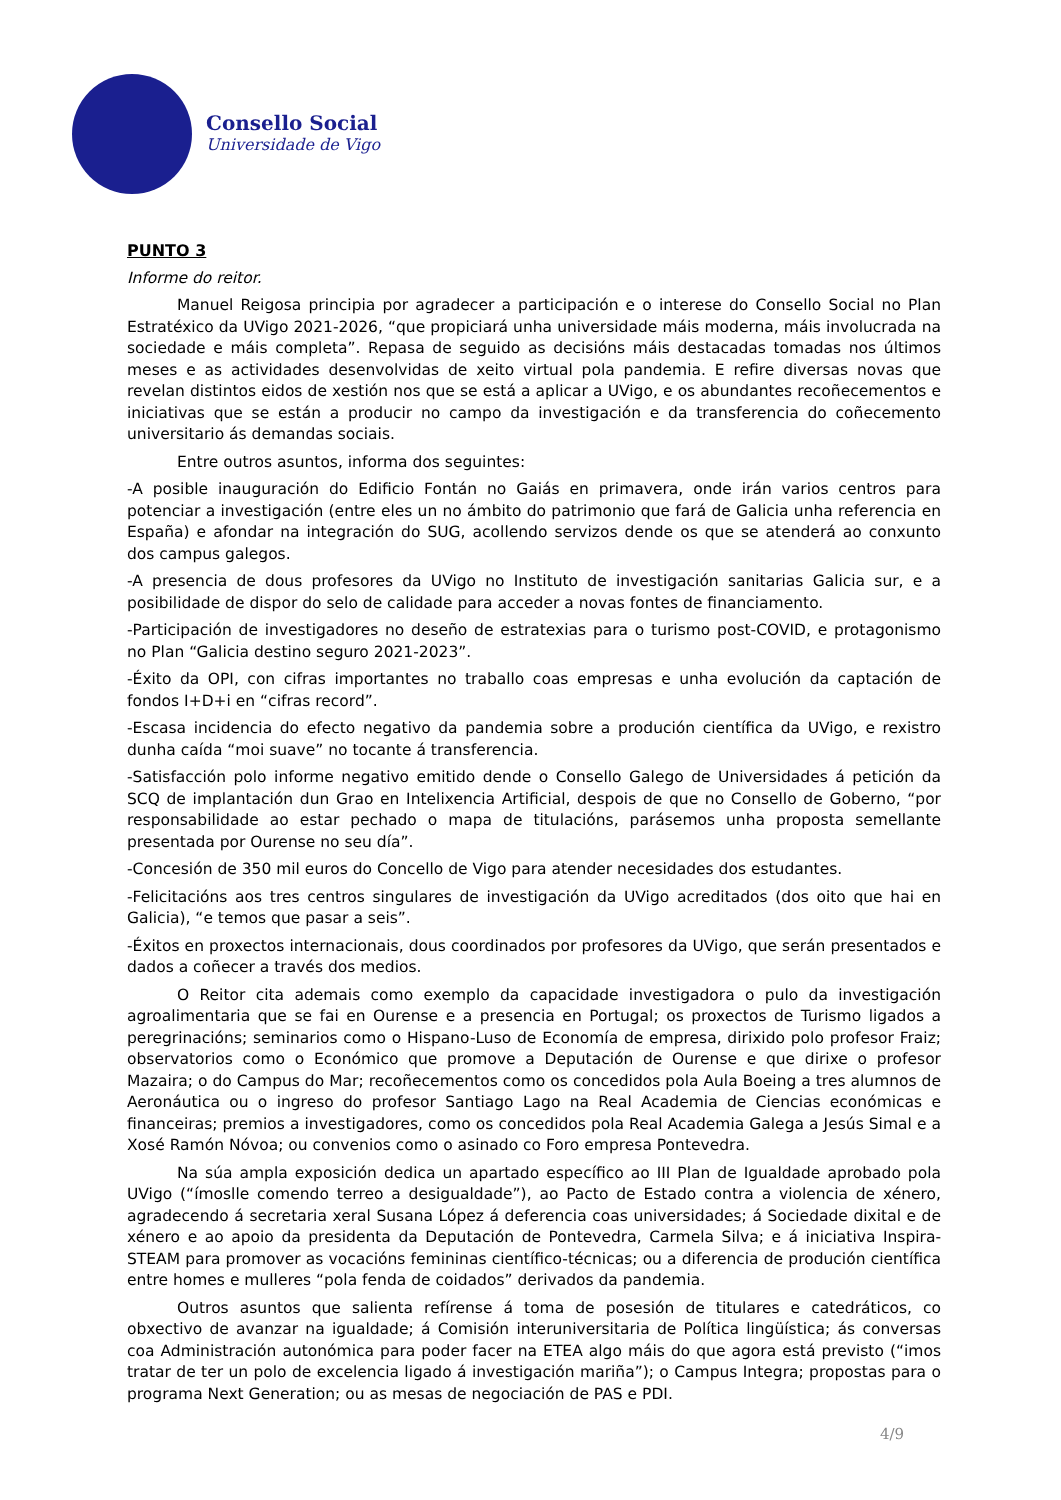Consello Social
Universidade de Vigo
PUNTO 3
Informe do reitor.
Manuel Reigosa principia por agradecer a participación e o interese do Consello Social no Plan Estratéxico da UVigo 2021-2026, “que propiciará unha universidade máis moderna, máis involucrada na sociedade e máis completa”. Repasa de seguido as decisións máis destacadas tomadas nos últimos meses e as actividades desenvolvidas de xeito virtual pola pandemia. E refire diversas novas que revelan distintos eidos de xestión nos que se está a aplicar a UVigo, e os abundantes recoñecementos e iniciativas que se están a producir no campo da investigación e da transferencia do coñecemento universitario ás demandas sociais.
Entre outros asuntos, informa dos seguintes:
-A posible inauguración do Edificio Fontán no Gaiás en primavera, onde irán varios centros para potenciar a investigación (entre eles un no ámbito do patrimonio que fará de Galicia unha referencia en España) e afondar na integración do SUG, acollendo servizos dende os que se atenderá ao conxunto dos campus galegos.
-A presencia de dous profesores da UVigo no Instituto de investigación sanitarias Galicia sur, e a posibilidade de dispor do selo de calidade para acceder a novas fontes de financiamento.
-Participación de investigadores no deseño de estratexias para o turismo post-COVID, e protagonismo no Plan “Galicia destino seguro 2021-2023”.
-Éxito da OPI, con cifras importantes no traballo coas empresas e unha evolución da captación de fondos I+D+i en “cifras record”.
-Escasa incidencia do efecto negativo da pandemia sobre a produción científica da UVigo, e rexistro dunha caída “moi suave” no tocante á transferencia.
-Satisfacción polo informe negativo emitido dende o Consello Galego de Universidades á petición da SCQ de implantación dun Grao en Intelixencia Artificial, despois de que no Consello de Goberno, “por responsabilidade ao estar pechado o mapa de titulacións, parásemos unha proposta semellante presentada por Ourense no seu día”.
-Concesión de 350 mil euros do Concello de Vigo para atender necesidades dos estudantes.
-Felicitacións aos tres centros singulares de investigación da UVigo acreditados (dos oito que hai en Galicia), “e temos que pasar a seis”.
-Éxitos en proxectos internacionais, dous coordinados por profesores da UVigo, que serán presentados e dados a coñecer a través dos medios.
O Reitor cita ademais como exemplo da capacidade investigadora o pulo da investigación agroalimentaria que se fai en Ourense e a presencia en Portugal; os proxectos de Turismo ligados a peregrinacións; seminarios como o Hispano-Luso de Economía de empresa, dirixido polo profesor Fraiz; observatorios como o Económico que promove a Deputación de Ourense e que dirixe o profesor Mazaira; o do Campus do Mar; recoñecementos como os concedidos pola Aula Boeing a tres alumnos de Aeronáutica ou o ingreso do profesor Santiago Lago na Real Academia de Ciencias económicas e financeiras; premios a investigadores, como os concedidos pola Real Academia Galega a Jesús Simal e a Xosé Ramón Nóvoa; ou convenios como o asinado co Foro empresa Pontevedra.
Na súa ampla exposición dedica un apartado específico ao III Plan de Igualdade aprobado pola UVigo (“ímoslle comendo terreo a desigualdade”), ao Pacto de Estado contra a violencia de xénero, agradecendo á secretaria xeral Susana López á deferencia coas universidades; á Sociedade dixital e de xénero e ao apoio da presidenta da Deputación de Pontevedra, Carmela Silva; e á iniciativa Inspira-STEAM para promover as vocacións femininas científico-técnicas; ou a diferencia de produción científica entre homes e mulleres “pola fenda de coidados” derivados da pandemia.
Outros asuntos que salienta refírense á toma de posesión de titulares e catedráticos, co obxectivo de avanzar na igualdade; á Comisión interuniversitaria de Política lingüística; ás conversas coa Administración autonómica para poder facer na ETEA algo máis do que agora está previsto (“imos tratar de ter un polo de excelencia ligado á investigación mariña”); o Campus Integra; propostas para o programa Next Generation; ou as mesas de negociación de PAS e PDI.
4/9